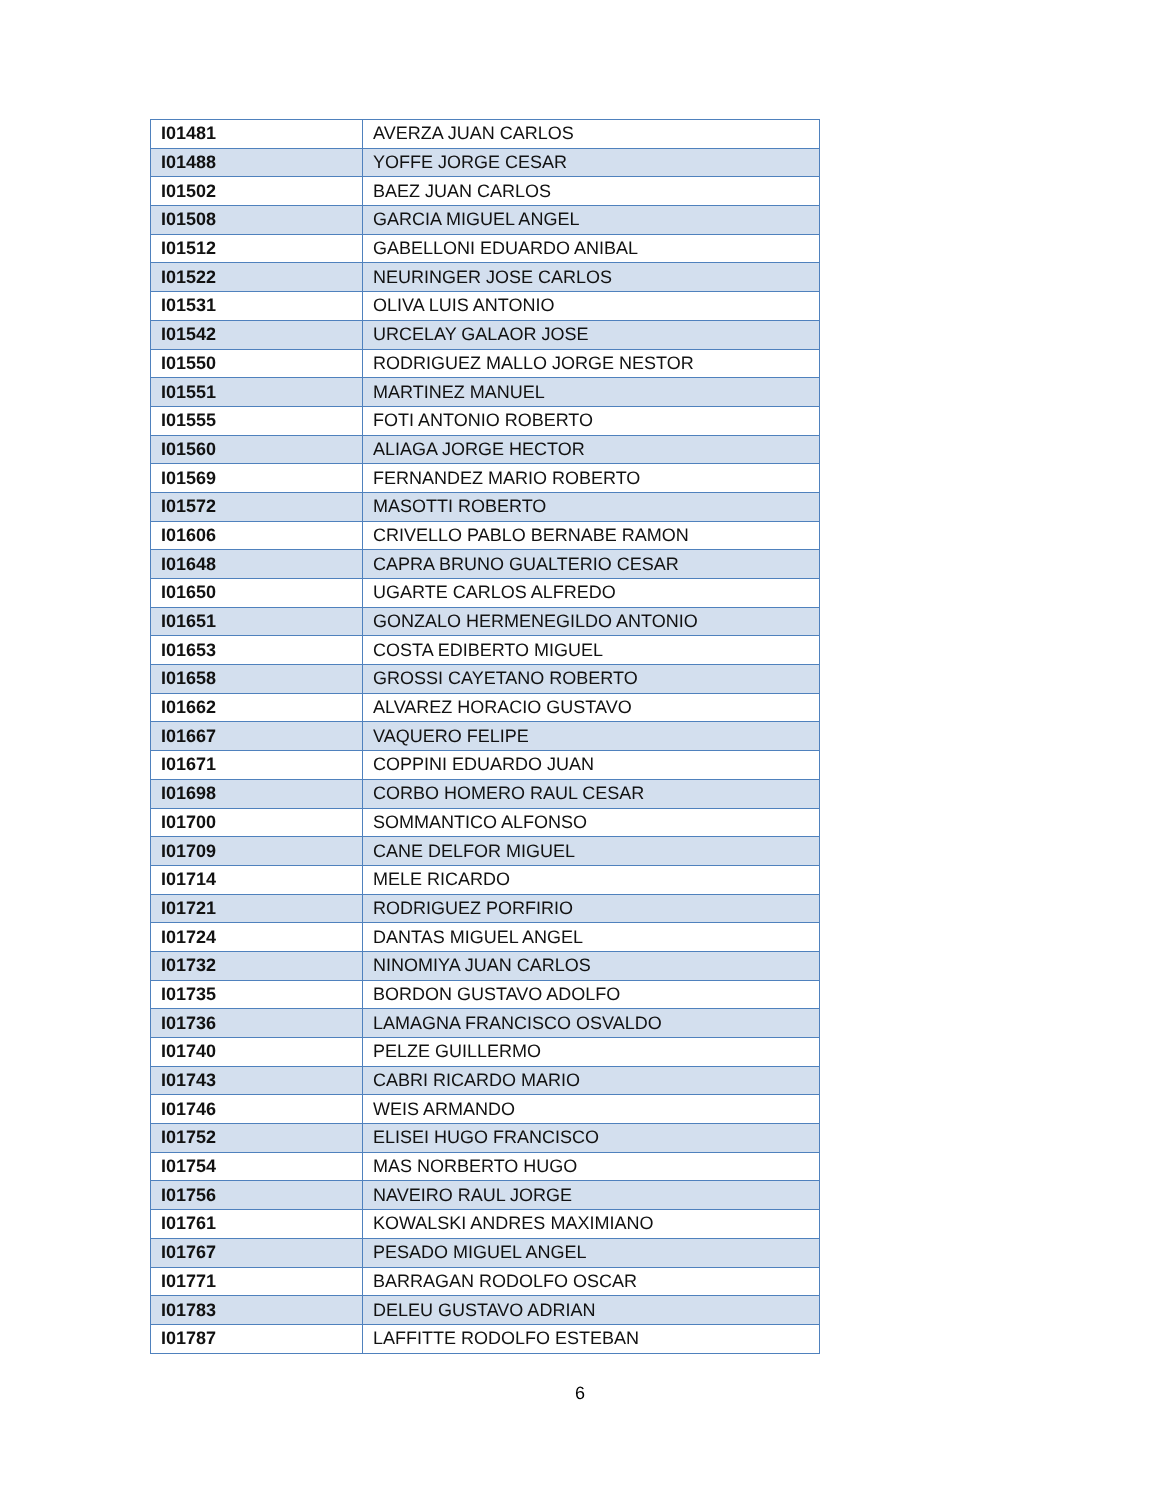| I01481 | AVERZA JUAN CARLOS |
| I01488 | YOFFE JORGE CESAR |
| I01502 | BAEZ JUAN CARLOS |
| I01508 | GARCIA MIGUEL ANGEL |
| I01512 | GABELLONI EDUARDO ANIBAL |
| I01522 | NEURINGER JOSE CARLOS |
| I01531 | OLIVA LUIS ANTONIO |
| I01542 | URCELAY GALAOR JOSE |
| I01550 | RODRIGUEZ MALLO JORGE NESTOR |
| I01551 | MARTINEZ MANUEL |
| I01555 | FOTI ANTONIO ROBERTO |
| I01560 | ALIAGA JORGE HECTOR |
| I01569 | FERNANDEZ MARIO ROBERTO |
| I01572 | MASOTTI ROBERTO |
| I01606 | CRIVELLO PABLO BERNABE RAMON |
| I01648 | CAPRA BRUNO GUALTERIO CESAR |
| I01650 | UGARTE CARLOS ALFREDO |
| I01651 | GONZALO HERMENEGILDO ANTONIO |
| I01653 | COSTA EDIBERTO MIGUEL |
| I01658 | GROSSI CAYETANO ROBERTO |
| I01662 | ALVAREZ HORACIO GUSTAVO |
| I01667 | VAQUERO FELIPE |
| I01671 | COPPINI EDUARDO JUAN |
| I01698 | CORBO HOMERO RAUL CESAR |
| I01700 | SOMMANTICO ALFONSO |
| I01709 | CANE DELFOR MIGUEL |
| I01714 | MELE RICARDO |
| I01721 | RODRIGUEZ PORFIRIO |
| I01724 | DANTAS MIGUEL ANGEL |
| I01732 | NINOMIYA JUAN CARLOS |
| I01735 | BORDON GUSTAVO ADOLFO |
| I01736 | LAMAGNA FRANCISCO OSVALDO |
| I01740 | PELZE GUILLERMO |
| I01743 | CABRI RICARDO MARIO |
| I01746 | WEIS ARMANDO |
| I01752 | ELISEI HUGO FRANCISCO |
| I01754 | MAS NORBERTO HUGO |
| I01756 | NAVEIRO RAUL JORGE |
| I01761 | KOWALSKI ANDRES MAXIMIANO |
| I01767 | PESADO MIGUEL ANGEL |
| I01771 | BARRAGAN RODOLFO OSCAR |
| I01783 | DELEU GUSTAVO ADRIAN |
| I01787 | LAFFITTE RODOLFO ESTEBAN |
6